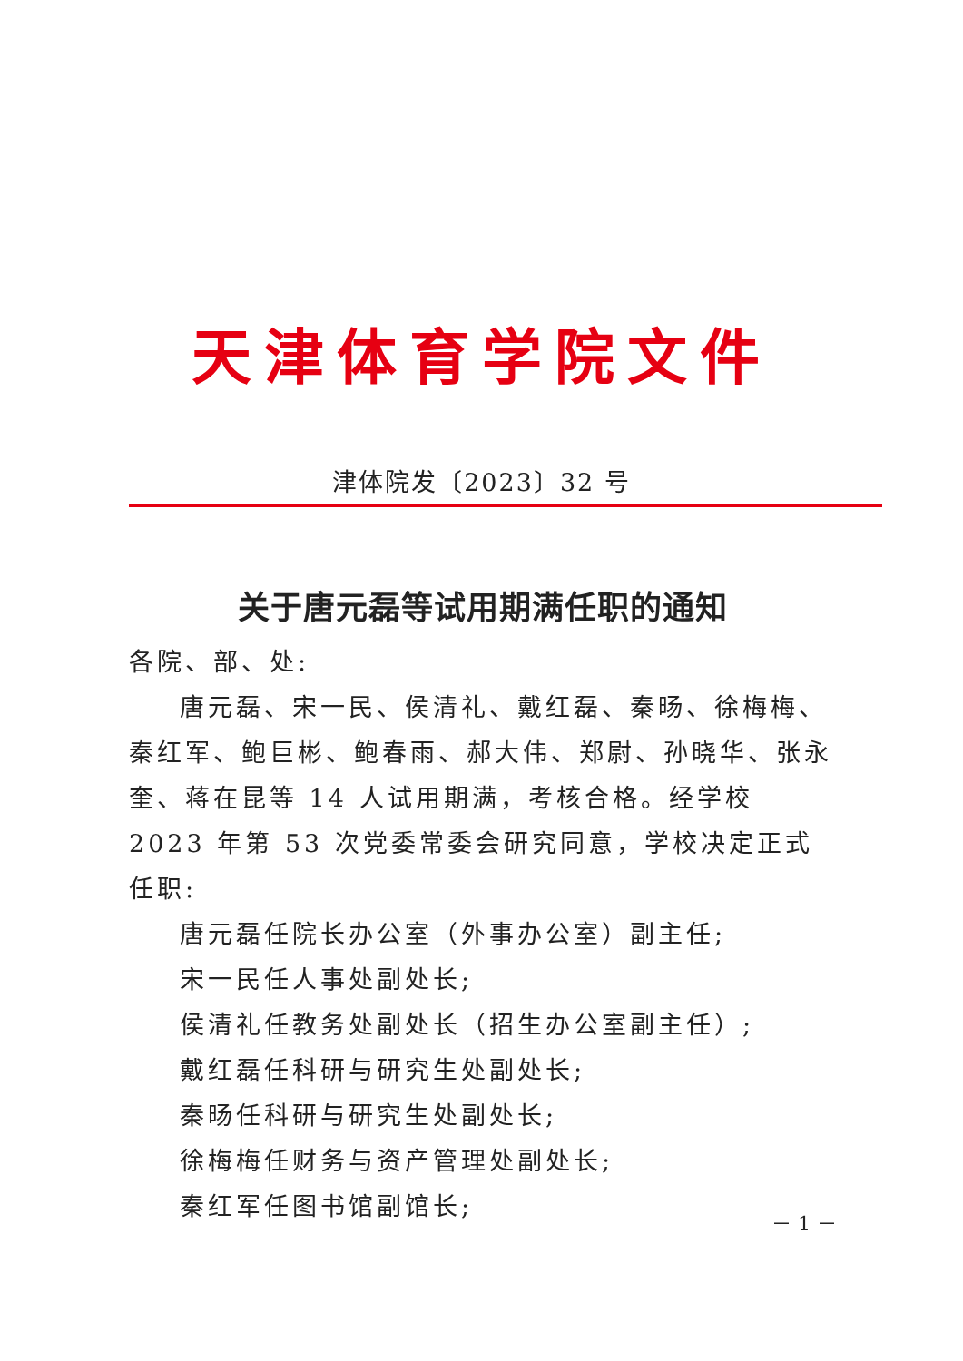天津体育学院文件
津体院发〔2023〕32 号
关于唐元磊等试用期满任职的通知
各院、部、处:
唐元磊、宋一民、侯清礼、戴红磊、秦旸、徐梅梅、秦红军、鲍巨彬、鲍春雨、郝大伟、郑尉、孙晓华、张永奎、蒋在昆等 14 人试用期满，考核合格。经学校 2023 年第 53 次党委常委会研究同意，学校决定正式任职:
唐元磊任院长办公室（外事办公室）副主任;
宋一民任人事处副处长;
侯清礼任教务处副处长（招生办公室副主任）;
戴红磊任科研与研究生处副处长;
秦旸任科研与研究生处副处长;
徐梅梅任财务与资产管理处副处长;
秦红军任图书馆副馆长;
－ 1 －